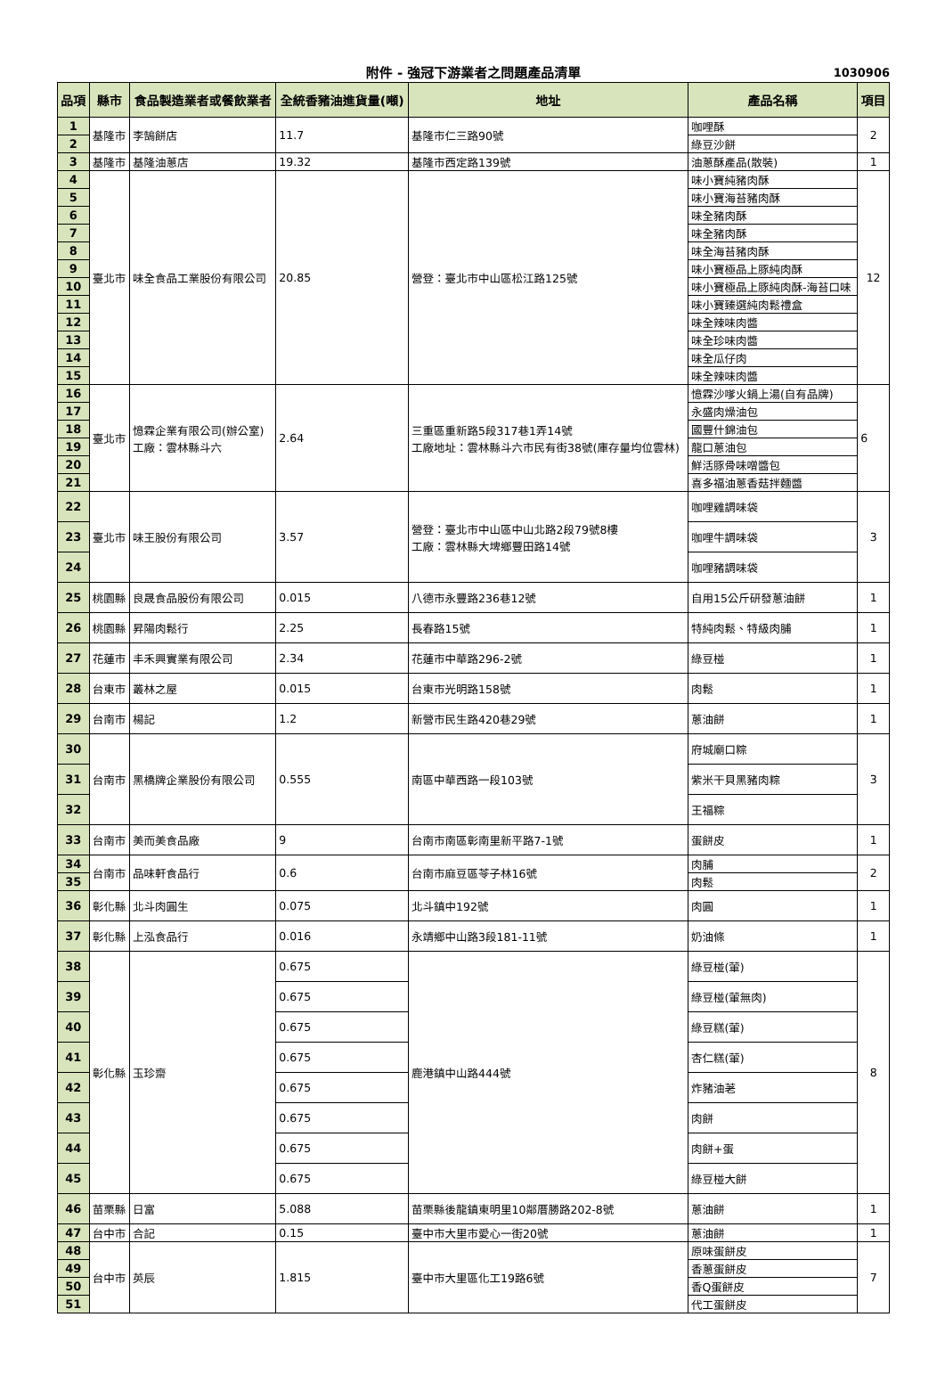附件 - 強冠下游業者之問題產品清單
1030906
| 品項 | 縣市 | 食品製造業者或餐飲業者 | 全統香豬油進貨量(噸) | 地址 | 產品名稱 | 項目 |
| --- | --- | --- | --- | --- | --- | --- |
| 1 | 基隆市 | 李鵠餅店 | 11.7 | 基隆市仁三路90號 | 咖哩酥 | 2 |
| 2 | | | | | 綠豆沙餅 | |
| 3 | 基隆市 | 基隆油蔥店 | 19.32 | 基隆市西定路139號 | 油蔥酥產品(散裝) | 1 |
| 4 | 臺北市 | 味全食品工業股份有限公司 | 20.85 | 營登：臺北市中山區松江路125號 | 味小寶純豬肉酥 | 12 |
| 5 | | | | | 味小寶海苔豬肉酥 | |
| 6 | | | | | 味全豬肉酥 | |
| 7 | | | | | 味全豬肉酥 | |
| 8 | | | | | 味全海苔豬肉酥 | |
| 9 | | | | | 味小寶極品上豚純肉酥 | |
| 10 | | | | | 味小寶極品上豚純肉酥-海苔口味 | |
| 11 | | | | | 味小寶臻選純肉鬆禮盒 | |
| 12 | | | | | 味全辣味肉醬 | |
| 13 | | | | | 味全珍味肉醬 | |
| 14 | | | | | 味全瓜仔肉 | |
| 15 | | | | | 味全辣味肉醬 | |
| 16 | 臺北市 | 憶霖企業有限公司(辦公室) 工廠：雲林縣斗六 | 2.64 | 三重區重新路5段317巷1弄14號 工廠地址：雲林縣斗六市民有街38號(庫存量均位雲林) | 憶霖沙嗲火鍋上湯(自有品牌) | 6 |
| 17 | | | | | 永盛肉燥油包 | |
| 18 | | | | | 國豐什錦油包 | |
| 19 | | | | | 龍口蔥油包 | |
| 20 | | | | | 鮮活豚骨味噌醬包 | |
| 21 | | | | | 喜多福油蔥香菇拌麵醬 | |
| 22 | 臺北市 | 味王股份有限公司 | 3.57 | 營登：臺北市中山區中山北路2段79號8樓 工廠：雲林縣大埤鄉豐田路14號 | 咖哩雞調味袋 | 3 |
| 23 | | | | | 咖哩牛調味袋 | |
| 24 | | | | | 咖哩豬調味袋 | |
| 25 | 桃園縣 | 良晟食品股份有限公司 | 0.015 | 八德市永豐路236巷12號 | 自用15公斤研發蔥油餅 | 1 |
| 26 | 桃園縣 | 昇陽肉鬆行 | 2.25 | 長春路15號 | 特純肉鬆、特級肉脯 | 1 |
| 27 | 花蓮市 | 丰禾興實業有限公司 | 2.34 | 花蓮市中華路296-2號 | 綠豆椪 | 1 |
| 28 | 台東市 | 叢林之屋 | 0.015 | 台東市光明路158號 | 肉鬆 | 1 |
| 29 | 台南市 | 楊記 | 1.2 | 新營市民生路420巷29號 | 蔥油餅 | 1 |
| 30 | 台南市 | 黑橋牌企業股份有限公司 | 0.555 | 南區中華西路一段103號 | 府城廟口粽 | 3 |
| 31 | | | | | 紫米干貝黑豬肉粽 | |
| 32 | | | | | 王福粽 | |
| 33 | 台南市 | 美而美食品廠 | 9 | 台南市南區彰南里新平路7-1號 | 蛋餅皮 | 1 |
| 34 | 台南市 | 品味軒食品行 | 0.6 | 台南市麻豆區苓子林16號 | 肉脯 | 2 |
| 35 | | | | | 肉鬆 | |
| 36 | 彰化縣 | 北斗肉圓生 | 0.075 | 北斗鎮中192號 | 肉圓 | 1 |
| 37 | 彰化縣 | 上泓食品行 | 0.016 | 永靖鄉中山路3段181-11號 | 奶油條 | 1 |
| 38 | 彰化縣 | 玉珍齋 | 0.675 | 鹿港鎮中山路444號 | 綠豆椪(葷) | 8 |
| 39 | | | 0.675 | | 綠豆椪(葷無肉) | |
| 40 | | | 0.675 | | 綠豆糕(葷) | |
| 41 | | | 0.675 | | 杏仁糕(葷) | |
| 42 | | | 0.675 | | 炸豬油荖 | |
| 43 | | | 0.675 | | 肉餅 | |
| 44 | | | 0.675 | | 肉餅+蛋 | |
| 45 | | | 0.675 | | 綠豆椪大餅 | |
| 46 | 苗栗縣 | 日富 | 5.088 | 苗栗縣後龍鎮東明里10鄰厝勝路202-8號 | 蔥油餅 | 1 |
| 47 | 台中市 | 合記 | 0.15 | 臺中市大里市愛心一街20號 | 蔥油餅 | 1 |
| 48 | 台中市 | 英辰 | 1.815 | 臺中市大里區化工19路6號 | 原味蛋餅皮 | 7 |
| 49 | | | | | 香蔥蛋餅皮 | |
| 50 | | | | | 香Q蛋餅皮 | |
| 51 | | | | | 代工蛋餅皮 | |